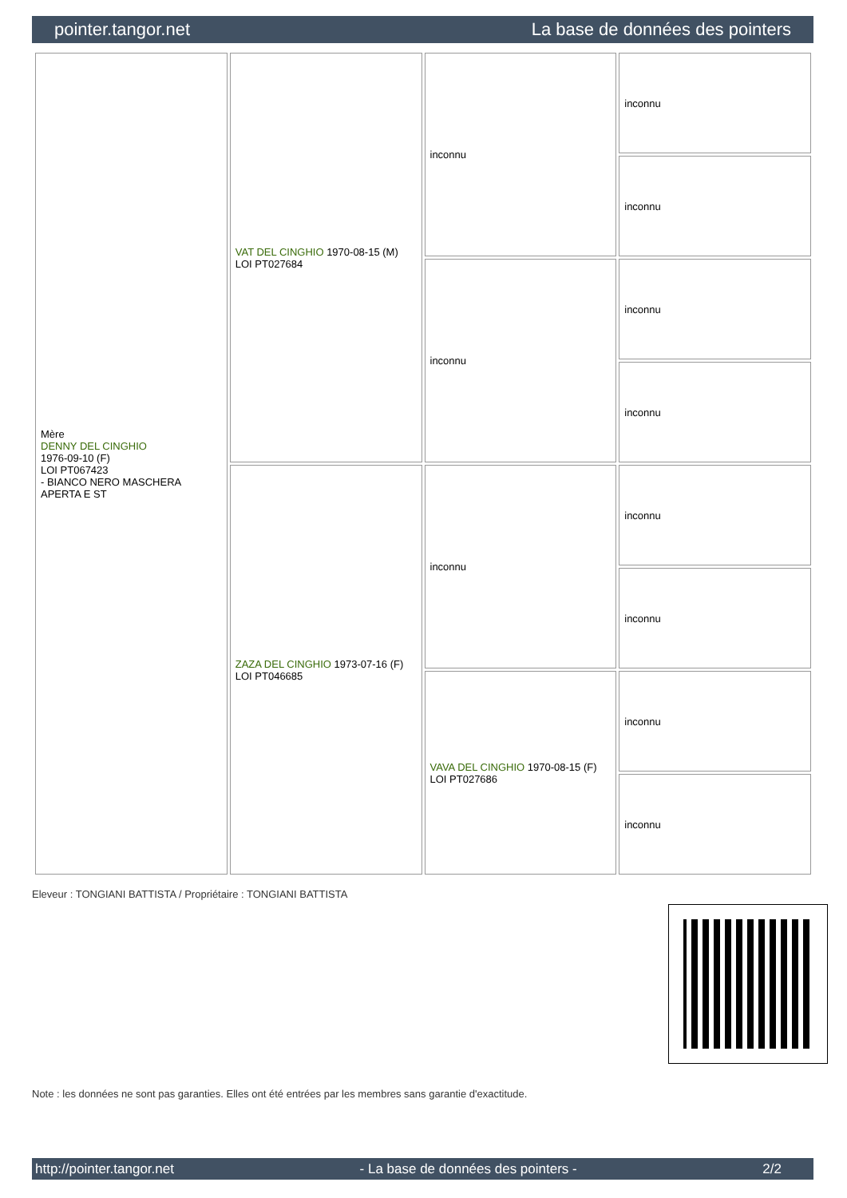pointer.tangor.net La base de données des pointers
| Mère DENNY DEL CINGHIO 1976-09-10 (F) LOI PT067423 - BIANCO NERO MASCHERA APERTA E ST | VAT DEL CINGHIO 1970-08-15 (M) LOI PT027684 | inconnu | inconnu |
| | | | inconnu |
| | | inconnu | inconnu |
| | | | inconnu |
| | ZAZA DEL CINGHIO 1973-07-16 (F) LOI PT046685 | inconnu | inconnu |
| | | | inconnu |
| | | VAVA DEL CINGHIO 1970-08-15 (F) LOI PT027686 | inconnu |
| | | | inconnu |
Eleveur : TONGIANI BATTISTA / Propriétaire : TONGIANI BATTISTA
Note : les données ne sont pas garanties. Elles ont été entrées par les membres sans garantie d'exactitude.
http://pointer.tangor.net - La base de données des pointers - 2/2